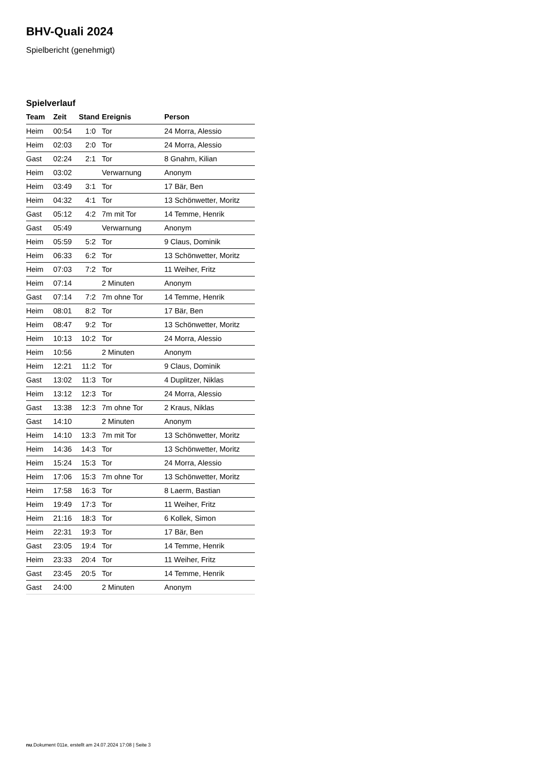BHV-Quali 2024
Spielbericht (genehmigt)
Spielverlauf
| Team | Zeit | Stand | Ereignis | Person |
| --- | --- | --- | --- | --- |
| Heim | 00:54 | 1:0 | Tor | 24 Morra, Alessio |
| Heim | 02:03 | 2:0 | Tor | 24 Morra, Alessio |
| Gast | 02:24 | 2:1 | Tor | 8 Gnahm, Kilian |
| Heim | 03:02 | | Verwarnung | Anonym |
| Heim | 03:49 | 3:1 | Tor | 17 Bär, Ben |
| Heim | 04:32 | 4:1 | Tor | 13 Schönwetter, Moritz |
| Gast | 05:12 | 4:2 | 7m mit Tor | 14 Temme, Henrik |
| Gast | 05:49 | | Verwarnung | Anonym |
| Heim | 05:59 | 5:2 | Tor | 9 Claus, Dominik |
| Heim | 06:33 | 6:2 | Tor | 13 Schönwetter, Moritz |
| Heim | 07:03 | 7:2 | Tor | 11 Weiher, Fritz |
| Heim | 07:14 | | 2 Minuten | Anonym |
| Gast | 07:14 | 7:2 | 7m ohne Tor | 14 Temme, Henrik |
| Heim | 08:01 | 8:2 | Tor | 17 Bär, Ben |
| Heim | 08:47 | 9:2 | Tor | 13 Schönwetter, Moritz |
| Heim | 10:13 | 10:2 | Tor | 24 Morra, Alessio |
| Heim | 10:56 | | 2 Minuten | Anonym |
| Heim | 12:21 | 11:2 | Tor | 9 Claus, Dominik |
| Gast | 13:02 | 11:3 | Tor | 4 Duplitzer, Niklas |
| Heim | 13:12 | 12:3 | Tor | 24 Morra, Alessio |
| Gast | 13:38 | 12:3 | 7m ohne Tor | 2 Kraus, Niklas |
| Gast | 14:10 | | 2 Minuten | Anonym |
| Heim | 14:10 | 13:3 | 7m mit Tor | 13 Schönwetter, Moritz |
| Heim | 14:36 | 14:3 | Tor | 13 Schönwetter, Moritz |
| Heim | 15:24 | 15:3 | Tor | 24 Morra, Alessio |
| Heim | 17:06 | 15:3 | 7m ohne Tor | 13 Schönwetter, Moritz |
| Heim | 17:58 | 16:3 | Tor | 8 Laerm, Bastian |
| Heim | 19:49 | 17:3 | Tor | 11 Weiher, Fritz |
| Heim | 21:16 | 18:3 | Tor | 6 Kollek, Simon |
| Heim | 22:31 | 19:3 | Tor | 17 Bär, Ben |
| Gast | 23:05 | 19:4 | Tor | 14 Temme, Henrik |
| Heim | 23:33 | 20:4 | Tor | 11 Weiher, Fritz |
| Gast | 23:45 | 20:5 | Tor | 14 Temme, Henrik |
| Gast | 24:00 | | 2 Minuten | Anonym |
nu.Dokument 011e, erstellt am 24.07.2024 17:08 | Seite 3